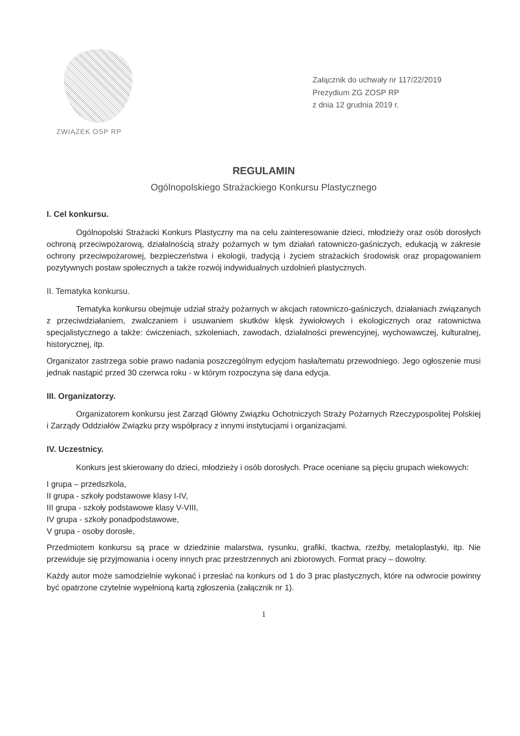ZWIĄZEK OSP RP
Załącznik do uchwały nr 117/22/2019
Prezydium ZG ZOSP RP
z dnia 12 grudnia 2019 r.
REGULAMIN
Ogólnopolskiego Strażackiego Konkursu Plastycznego
I. Cel konkursu.
Ogólnopolski Strażacki Konkurs Plastyczny ma na celu zainteresowanie dzieci, młodzieży oraz osób dorosłych ochroną przeciwpożarową, działalnością straży pożarnych w tym działań ratowniczo-gaśniczych, edukacją w zakresie ochrony przeciwpożarowej, bezpieczeństwa i ekologii, tradycją i życiem strażackich środowisk oraz propagowaniem pozytywnych postaw społecznych a także rozwój indywidualnych uzdolnień plastycznych.
II. Tematyka konkursu.
Tematyka konkursu obejmuje udział straży pożarnych w akcjach ratowniczo-gaśniczych, działaniach związanych z przeciwdziałaniem, zwalczaniem i usuwaniem skutków klęsk żywiołowych i ekologicznych oraz ratownictwa specjalistycznego a także: ćwiczeniach, szkoleniach, zawodach, działalności prewencyjnej, wychowawczej, kulturalnej, historycznej, itp.
Organizator zastrzega sobie prawo nadania poszczególnym edycjom hasła/tematu przewodniego. Jego ogłoszenie musi jednak nastąpić przed 30 czerwca roku - w którym rozpoczyna się dana edycja.
III. Organizatorzy.
Organizatorem konkursu jest Zarząd Główny Związku Ochotniczych Straży Pożarnych Rzeczypospolitej Polskiej i Zarządy Oddziałów Związku przy współpracy z innymi instytucjami i organizacjami.
IV. Uczestnicy.
Konkurs jest skierowany do dzieci, młodzieży i osób dorosłych. Prace oceniane są pięciu grupach wiekowych:
I grupa – przedszkola,
II grupa - szkoły podstawowe klasy I-IV,
III grupa - szkoły podstawowe klasy V-VIII,
IV grupa - szkoły ponadpodstawowe,
V grupa - osoby dorosłe,
Przedmiotem konkursu są prace w dziedzinie malarstwa, rysunku, grafiki, tkactwa, rzeźby, metaloplastyki, itp. Nie przewiduje się przyjmowania i oceny innych prac przestrzennych ani zbiorowych. Format pracy – dowolny.
Każdy autor może samodzielnie wykonać i przesłać na konkurs od 1 do 3 prac plastycznych, które na odwrocie powinny być opatrzone czytelnie wypełnioną kartą zgłoszenia (załącznik nr 1).
1